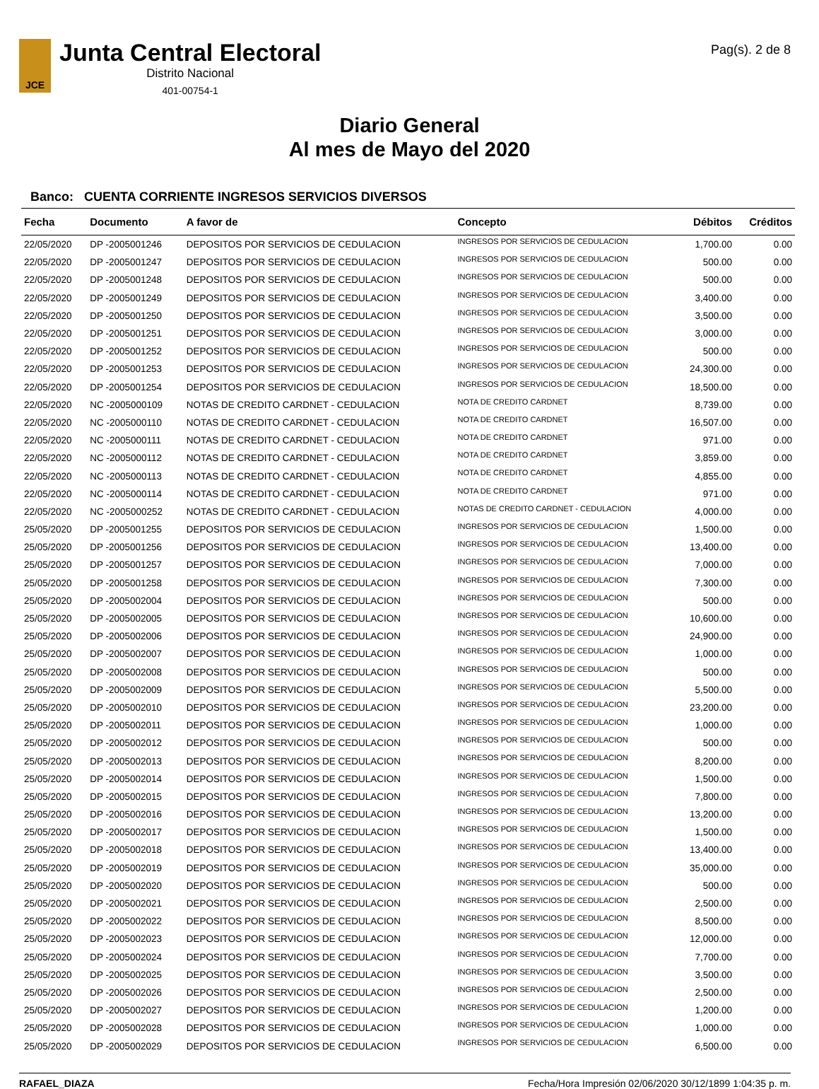JCE
Junta Central Electoral
Distrito Nacional
401-00754-1
Pag(s). 2 de 8
Diario General
Al mes de Mayo del 2020
Banco: CUENTA CORRIENTE INGRESOS SERVICIOS DIVERSOS
| Fecha | Documento | A favor de | Concepto | Débitos | Créditos |
| --- | --- | --- | --- | --- | --- |
| 22/05/2020 | DP -2005001246 | DEPOSITOS POR SERVICIOS DE CEDULACION | INGRESOS POR SERVICIOS DE CEDULACION | 1,700.00 | 0.00 |
| 22/05/2020 | DP -2005001247 | DEPOSITOS POR SERVICIOS DE CEDULACION | INGRESOS POR SERVICIOS DE CEDULACION | 500.00 | 0.00 |
| 22/05/2020 | DP -2005001248 | DEPOSITOS POR SERVICIOS DE CEDULACION | INGRESOS POR SERVICIOS DE CEDULACION | 500.00 | 0.00 |
| 22/05/2020 | DP -2005001249 | DEPOSITOS POR SERVICIOS DE CEDULACION | INGRESOS POR SERVICIOS DE CEDULACION | 3,400.00 | 0.00 |
| 22/05/2020 | DP -2005001250 | DEPOSITOS POR SERVICIOS DE CEDULACION | INGRESOS POR SERVICIOS DE CEDULACION | 3,500.00 | 0.00 |
| 22/05/2020 | DP -2005001251 | DEPOSITOS POR SERVICIOS DE CEDULACION | INGRESOS POR SERVICIOS DE CEDULACION | 3,000.00 | 0.00 |
| 22/05/2020 | DP -2005001252 | DEPOSITOS POR SERVICIOS DE CEDULACION | INGRESOS POR SERVICIOS DE CEDULACION | 500.00 | 0.00 |
| 22/05/2020 | DP -2005001253 | DEPOSITOS POR SERVICIOS DE CEDULACION | INGRESOS POR SERVICIOS DE CEDULACION | 24,300.00 | 0.00 |
| 22/05/2020 | DP -2005001254 | DEPOSITOS POR SERVICIOS DE CEDULACION | INGRESOS POR SERVICIOS DE CEDULACION | 18,500.00 | 0.00 |
| 22/05/2020 | NC -2005000109 | NOTAS DE CREDITO CARDNET - CEDULACION | NOTA DE CREDITO CARDNET | 8,739.00 | 0.00 |
| 22/05/2020 | NC -2005000110 | NOTAS DE CREDITO CARDNET - CEDULACION | NOTA DE CREDITO CARDNET | 16,507.00 | 0.00 |
| 22/05/2020 | NC -2005000111 | NOTAS DE CREDITO CARDNET - CEDULACION | NOTA DE CREDITO CARDNET | 971.00 | 0.00 |
| 22/05/2020 | NC -2005000112 | NOTAS DE CREDITO CARDNET - CEDULACION | NOTA DE CREDITO CARDNET | 3,859.00 | 0.00 |
| 22/05/2020 | NC -2005000113 | NOTAS DE CREDITO CARDNET - CEDULACION | NOTA DE CREDITO CARDNET | 4,855.00 | 0.00 |
| 22/05/2020 | NC -2005000114 | NOTAS DE CREDITO CARDNET - CEDULACION | NOTA DE CREDITO CARDNET | 971.00 | 0.00 |
| 22/05/2020 | NC -2005000252 | NOTAS DE CREDITO CARDNET - CEDULACION | NOTAS DE CREDITO CARDNET - CEDULACION | 4,000.00 | 0.00 |
| 25/05/2020 | DP -2005001255 | DEPOSITOS POR SERVICIOS DE CEDULACION | INGRESOS POR SERVICIOS DE CEDULACION | 1,500.00 | 0.00 |
| 25/05/2020 | DP -2005001256 | DEPOSITOS POR SERVICIOS DE CEDULACION | INGRESOS POR SERVICIOS DE CEDULACION | 13,400.00 | 0.00 |
| 25/05/2020 | DP -2005001257 | DEPOSITOS POR SERVICIOS DE CEDULACION | INGRESOS POR SERVICIOS DE CEDULACION | 7,000.00 | 0.00 |
| 25/05/2020 | DP -2005001258 | DEPOSITOS POR SERVICIOS DE CEDULACION | INGRESOS POR SERVICIOS DE CEDULACION | 7,300.00 | 0.00 |
| 25/05/2020 | DP -2005002004 | DEPOSITOS POR SERVICIOS DE CEDULACION | INGRESOS POR SERVICIOS DE CEDULACION | 500.00 | 0.00 |
| 25/05/2020 | DP -2005002005 | DEPOSITOS POR SERVICIOS DE CEDULACION | INGRESOS POR SERVICIOS DE CEDULACION | 10,600.00 | 0.00 |
| 25/05/2020 | DP -2005002006 | DEPOSITOS POR SERVICIOS DE CEDULACION | INGRESOS POR SERVICIOS DE CEDULACION | 24,900.00 | 0.00 |
| 25/05/2020 | DP -2005002007 | DEPOSITOS POR SERVICIOS DE CEDULACION | INGRESOS POR SERVICIOS DE CEDULACION | 1,000.00 | 0.00 |
| 25/05/2020 | DP -2005002008 | DEPOSITOS POR SERVICIOS DE CEDULACION | INGRESOS POR SERVICIOS DE CEDULACION | 500.00 | 0.00 |
| 25/05/2020 | DP -2005002009 | DEPOSITOS POR SERVICIOS DE CEDULACION | INGRESOS POR SERVICIOS DE CEDULACION | 5,500.00 | 0.00 |
| 25/05/2020 | DP -2005002010 | DEPOSITOS POR SERVICIOS DE CEDULACION | INGRESOS POR SERVICIOS DE CEDULACION | 23,200.00 | 0.00 |
| 25/05/2020 | DP -2005002011 | DEPOSITOS POR SERVICIOS DE CEDULACION | INGRESOS POR SERVICIOS DE CEDULACION | 1,000.00 | 0.00 |
| 25/05/2020 | DP -2005002012 | DEPOSITOS POR SERVICIOS DE CEDULACION | INGRESOS POR SERVICIOS DE CEDULACION | 500.00 | 0.00 |
| 25/05/2020 | DP -2005002013 | DEPOSITOS POR SERVICIOS DE CEDULACION | INGRESOS POR SERVICIOS DE CEDULACION | 8,200.00 | 0.00 |
| 25/05/2020 | DP -2005002014 | DEPOSITOS POR SERVICIOS DE CEDULACION | INGRESOS POR SERVICIOS DE CEDULACION | 1,500.00 | 0.00 |
| 25/05/2020 | DP -2005002015 | DEPOSITOS POR SERVICIOS DE CEDULACION | INGRESOS POR SERVICIOS DE CEDULACION | 7,800.00 | 0.00 |
| 25/05/2020 | DP -2005002016 | DEPOSITOS POR SERVICIOS DE CEDULACION | INGRESOS POR SERVICIOS DE CEDULACION | 13,200.00 | 0.00 |
| 25/05/2020 | DP -2005002017 | DEPOSITOS POR SERVICIOS DE CEDULACION | INGRESOS POR SERVICIOS DE CEDULACION | 1,500.00 | 0.00 |
| 25/05/2020 | DP -2005002018 | DEPOSITOS POR SERVICIOS DE CEDULACION | INGRESOS POR SERVICIOS DE CEDULACION | 13,400.00 | 0.00 |
| 25/05/2020 | DP -2005002019 | DEPOSITOS POR SERVICIOS DE CEDULACION | INGRESOS POR SERVICIOS DE CEDULACION | 35,000.00 | 0.00 |
| 25/05/2020 | DP -2005002020 | DEPOSITOS POR SERVICIOS DE CEDULACION | INGRESOS POR SERVICIOS DE CEDULACION | 500.00 | 0.00 |
| 25/05/2020 | DP -2005002021 | DEPOSITOS POR SERVICIOS DE CEDULACION | INGRESOS POR SERVICIOS DE CEDULACION | 2,500.00 | 0.00 |
| 25/05/2020 | DP -2005002022 | DEPOSITOS POR SERVICIOS DE CEDULACION | INGRESOS POR SERVICIOS DE CEDULACION | 8,500.00 | 0.00 |
| 25/05/2020 | DP -2005002023 | DEPOSITOS POR SERVICIOS DE CEDULACION | INGRESOS POR SERVICIOS DE CEDULACION | 12,000.00 | 0.00 |
| 25/05/2020 | DP -2005002024 | DEPOSITOS POR SERVICIOS DE CEDULACION | INGRESOS POR SERVICIOS DE CEDULACION | 7,700.00 | 0.00 |
| 25/05/2020 | DP -2005002025 | DEPOSITOS POR SERVICIOS DE CEDULACION | INGRESOS POR SERVICIOS DE CEDULACION | 3,500.00 | 0.00 |
| 25/05/2020 | DP -2005002026 | DEPOSITOS POR SERVICIOS DE CEDULACION | INGRESOS POR SERVICIOS DE CEDULACION | 2,500.00 | 0.00 |
| 25/05/2020 | DP -2005002027 | DEPOSITOS POR SERVICIOS DE CEDULACION | INGRESOS POR SERVICIOS DE CEDULACION | 1,200.00 | 0.00 |
| 25/05/2020 | DP -2005002028 | DEPOSITOS POR SERVICIOS DE CEDULACION | INGRESOS POR SERVICIOS DE CEDULACION | 1,000.00 | 0.00 |
| 25/05/2020 | DP -2005002029 | DEPOSITOS POR SERVICIOS DE CEDULACION | INGRESOS POR SERVICIOS DE CEDULACION | 6,500.00 | 0.00 |
RAFAEL_DIAZA Fecha/Hora Impresión 02/06/2020 30/12/1899 1:04:35 p. m.